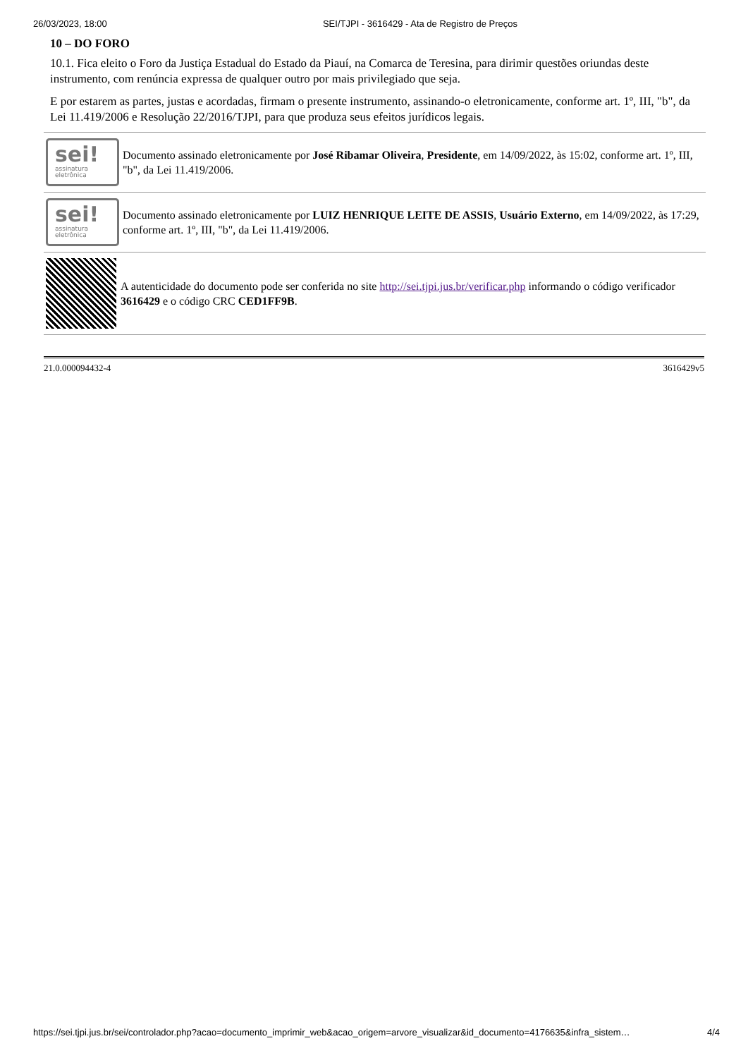26/03/2023, 18:00 SEI/TJPI - 3616429 - Ata de Registro de Preços
10 – DO FORO
10.1. Fica eleito o Foro da Justiça Estadual do Estado da Piauí, na Comarca de Teresina, para dirimir questões oriundas deste instrumento, com renúncia expressa de qualquer outro por mais privilegiado que seja.
E por estarem as partes, justas e acordadas, firmam o presente instrumento, assinando-o eletronicamente, conforme art. 1º, III, "b", da Lei 11.419/2006 e Resolução 22/2016/TJPI, para que produza seus efeitos jurídicos legais.
sei!
assinatura
eletrônica
Documento assinado eletronicamente por José Ribamar Oliveira, Presidente, em 14/09/2022, às 15:02, conforme art. 1º, III, "b", da Lei 11.419/2006.
sei!
assinatura
eletrônica
Documento assinado eletronicamente por LUIZ HENRIQUE LEITE DE ASSIS, Usuário Externo, em 14/09/2022, às 17:29, conforme art. 1º, III, "b", da Lei 11.419/2006.
A autenticidade do documento pode ser conferida no site http://sei.tjpi.jus.br/verificar.php informando o código verificador 3616429 e o código CRC CED1FF9B.
21.0.000094432-4 3616429v5
https://sei.tjpi.jus.br/sei/controlador.php?acao=documento_imprimir_web&acao_origem=arvore_visualizar&id_documento=4176635&infra_sistem… 4/4